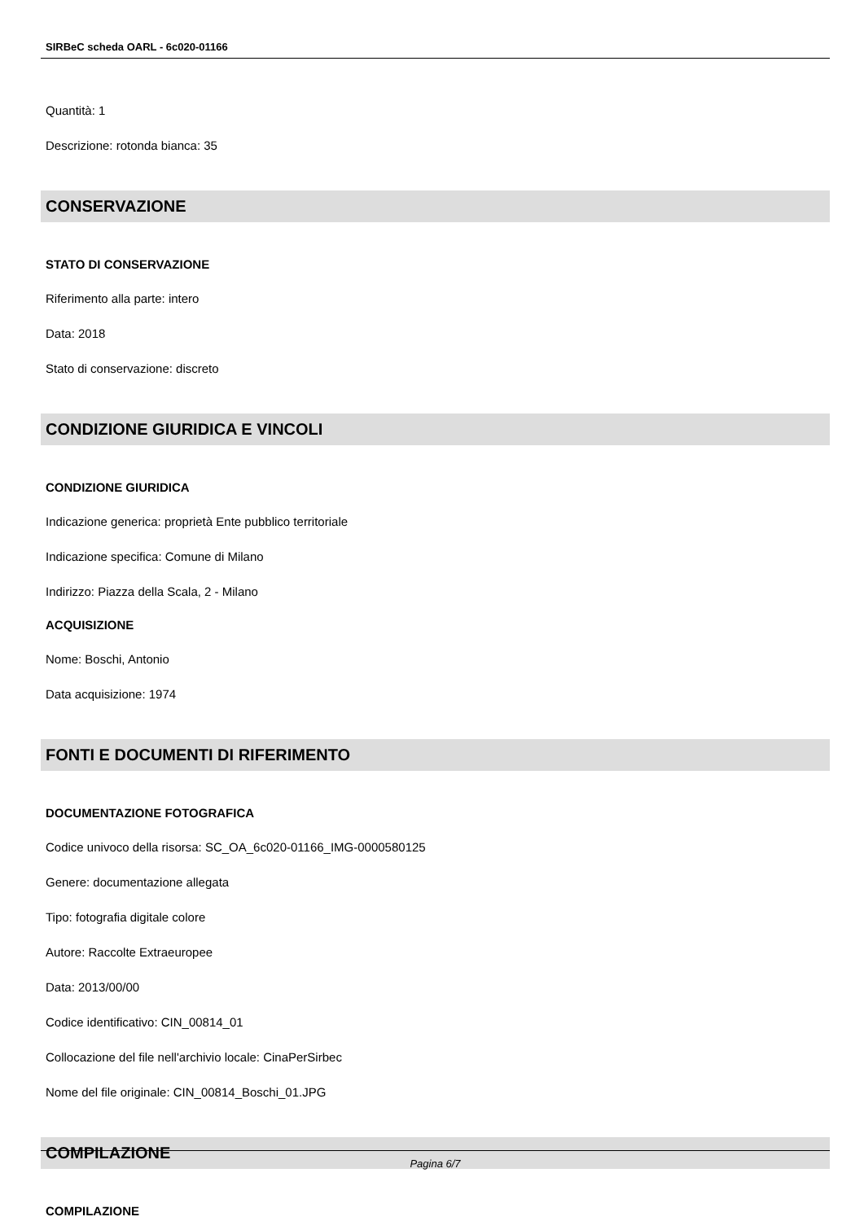SIRBeC scheda OARL - 6c020-01166
Quantità: 1
Descrizione: rotonda bianca: 35
CONSERVAZIONE
STATO DI CONSERVAZIONE
Riferimento alla parte: intero
Data: 2018
Stato di conservazione: discreto
CONDIZIONE GIURIDICA E VINCOLI
CONDIZIONE GIURIDICA
Indicazione generica: proprietà Ente pubblico territoriale
Indicazione specifica: Comune di Milano
Indirizzo: Piazza della Scala, 2 - Milano
ACQUISIZIONE
Nome: Boschi, Antonio
Data acquisizione: 1974
FONTI E DOCUMENTI DI RIFERIMENTO
DOCUMENTAZIONE FOTOGRAFICA
Codice univoco della risorsa: SC_OA_6c020-01166_IMG-0000580125
Genere: documentazione allegata
Tipo: fotografia digitale colore
Autore: Raccolte Extraeuropee
Data: 2013/00/00
Codice identificativo: CIN_00814_01
Collocazione del file nell'archivio locale: CinaPerSirbec
Nome del file originale: CIN_00814_Boschi_01.JPG
COMPILAZIONE
COMPILAZIONE
Pagina 6/7